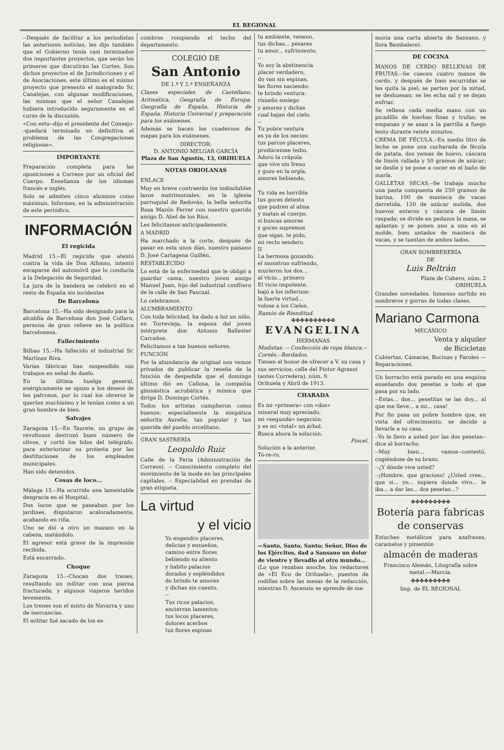EL REGIONAL
--Después de facilitar a los periodistas las anteriores noticias, les dijo también que el Gobierno tenía casi terminados dos importantes proyectos, que serán los primeros que discutirán las Cortes. Son dichos proyectos el de Jurisdicciones y el de Asociaciones; este último es el mismo proyecto que presentó el malogrado Sr. Canalejas, con algunas modificaciones, las mismas que el señor Canalejas hubiera introducido seguramente en el curso de la discusión.
«Con esto--dijo el presidente del Consejo--quedará terminado en definitiva el problema de las Congregaciones religiosas».
IMPORTANTE
Preparación completa para las oposiciones a Correos por un oficial del Cuerpo. Enseñanza de los idiomas francés e inglés.
Solo se admiten cinco alumnos como máximun. Informes, en la administración de este periódico.
INFORMACIÓN
El regicida
Madrid 15.--El regicida que atentó contra la vida de Don Alfonso, intentó escaparse del automóvil que lo conducía a la Delegación de Seguridad.
La jura de la bandera se celebró en el resto de España sin incidentes
De Barcelona
Barcelona 15.--Ha sido designado para la alcaldía de Barcelona don José Collaro, persona de gran relieve en la política barcelonesa.
Fallecimiento
Bilbao 15.--Ha fallecido el industrial Sr. Martínez Riva.
Varias fábricas han suspendido sus trabajos en señal de duelo.
En la última huelga general, enérgicamente se opuso a los deseos de los patronos, por lo cual los obreros le querían muchísimo y le tenían como a un gran hombre de bien.
Salvajes
Zaragoza 15.--En Taurete, un grupo de revoltosos destrozó buen número de olivos, y cortó los hilos del telégrafo, para exteriorizar su protesta por las destituciones de los empleados municipales.
Han sido detenidos.
Cosas de loco...
Málaga 15.--Ha ocurrido una lamentable desgracia en el Hospital.
Dos locos que se paseaban por los jardines, disputaron acaloradamente, acabando en riña.
Uno se dió a otro un mazazo en la cabeza, matándolo.
El agresor está grave de la impresión recibida.
Está encerrado.
Choque
Zaragoza 15.--Chocan dos trenes, resultando un militar con una pierna fracturada; y algunos viajeros heridos levemente.
Los trenes son el mixto de Navarra y uno de mercancías.
El militar fué sacado de los es-
combros rompiendo el techo del departamento.
COLEGIO DE
San Antonio
DE 1.ª Y 2.ª ENSEÑANZA
Clases especiales de Castellano, Aritmética, Geografía de Europa, Geografía de España, Historia de España, Historia Universal y preparación para los exámenes.
Además se hacen los cuadernos de mapas para los exámenes.
DIRECTOR:
D. ANTONIO MELGAR GARCÍA
Plaza de San Agustín, 13, ORIHUELA
NOTAS ORIOLANAS
ENLACE
Muy en breve contraerán los indisolubles lazos matrimoniales, en la iglesia parroquial de Redován, la bella señorita Rosa Mazón Ferrer con nuestro querido amigo D. Abel de los Ríos.
Les felicitamos anticipadamente.
A MADRID
Ha marchado a la corte, después de pasar en esta unos días, nuestro paisano D. José Cartagena Guillén.
RESTABLECIDO
Lo está de la enfermedad que le obligó a guardar cama, nuestro joven amigo Manuel Juan, hijo del industrial confitero de la calle de San Pascual.
Lo celebramos.
ALUMBRAMIENTO
Con toda felicidad, ha dado a luz un niño, en Torrevieja, la esposa del joven intérprete don Antonio Ballester Carcaños.
Felicitamos a tan buenos señores.
FUNCIÓN
Por la abundancia de original nos vemos privados de publicar la reseña de la función de despedida que el domingo último dió en Callosa, la compañía gimnástica acrobática y mímica que dirige D. Domingo Cortés.
Todos los artistas cumplieron como buenos: especialmente la simpática señorita Aurelia, tan popular y tan querida del pueblo orcelitano.
GRAN SASTRERÍA
Leopoldo Ruiz
Calle de la Feria (Administración de Correos). -- Conocimiento completo del movimiento de la moda en las principales capitales. -- Especialidad en prendas de gran etiqueta.
La virtud
y el vicio
Yo engendro placeres,
delicias y ensueños,
camino entre flores
bebiendo su aliento
y habito palacios
dorados y espléndidos
do brindo te amores
y dichas sin cuento.
--
Tus ricos palacios,
encierran lamentos;
tus locos placeres,
dolores acerbos
tus flores espinas
tu ambiente, veneno,
tus dichas... pesares
tu amor... sufrimiento.
--
Yo soy la abstinencia
placer verdadero,
do van sin espinas,
las flores naciendo:
te brindo ventura:
risueño sosiego
y amores y dichas
cual bajan del cielo.
--
Tu pobre ventura
es ya de los necios:
tus parcos placeres,
prodúcenme tedio.
Adoro la crápula
que vive sin freno
y gozo en la orgía,
amores bebiendo,
Tu vida es horrible
tus goces detesto
que pudren al alma
y matan al cuerpo.
si buscas amores
y goces supremos
que sigas, te pido,
mi recto sendero.
II
La hermosa gozando,
el monstruo sufriendo,
murieron los dos...
al vicio... primero
El vicio impotente,
bajó a los infiernos:
la fuerte virtud...
volose a los Cielos.
Ramón de Rienditud.
✤✤✤✤✤✤✤✤✤✤
EVANGELINA
HERMANAS
Modistas. -- Confección de ropa blanca.--Corsés.--Bordados.
Tienen el honor de ofrecer a V. su casa y sus servicios; calle del Pintor Agrasot (antes Corredera), núm. 9.
Orihuela y Abril de 1913.
CHARADA
Es mi «primera» con «dos»
mineral muy apreciado,
mi «segunda» negación;
y es mi «total» un árbol.
Busca ahora la solución.
Pincel.
Solución a la anterior,
Tó-re-ro.
—Santo, Santo, Santo; Señor, Dios de los Ejércitos, dad a Sansano un dolor de vientre y llevadlo al otro mundo...
(Lo que rezaban anoche, los redactores de «El Eco de Orihuela», puestos de rodillas sobre las mesas de la redacción, mientras D. Ascensio se aprende de me-
moria una carta abierta de Sansano, y llora Bambalere).
DE COCINA
MANOS DE CERDO RELLENAS DE FRUTAS.--Se cuecen cuatro manos de cerdo, y después de bien escurridas se les quita la piel; se parten por la mitad, se deshuesan; se les echa sal y se dejan enfriar.
Se rellena cada media mano con un picadillo de hierbas finas y trufas; se empanan y se asan a la parrilla a fuego lento durante veinte minutos.
CREMA DE FÉCULA.--En medio litro de leche se pone una cucharada de fécula de patata, dos yemas de huevo, cáscara de limón rallada y 50 gramos de azúcar; se deslíe y se pone a cocer en el baño de maría.
GALLETAS SECAS.--Se trabaja mucho una pasta compuesta de 250 gramos de harina, 100 de manteca de vacas derretida, 120 de azúcar molida, dos huevos enteros y cáscara de limón raspada; se divide en pedazos la masa, se aplastan y se ponen uno a uno en el molde, bien untados de manteca de vacas, y se tuestan de ambos lados.
GRAN SOMBRERERÍA
DE
Luis Beltrán
Plaza de Cubero, núm. 2
ORIHUELA
Grandes novedades. Inmenso surtido en sombreros y gorras de todas clases.
Mariano Carmona
MECÁNICO
Venta y alquiler
de Bicicletas
Cubiertas, Cámaras, Bocinas y Faroles — Reparaciones.
Un borracho está parado en una esquina enseñando dos pesetas a todo el que pasa por su lado.
--Estas... dos... pesetitas se las doy... al que me lleve... a mi... casa!
Por fin pasa un pobre hombre que, en vista del ofrecimiento, se decide a llevarle a su casa.
--Yo le llevo a usted por las dos pesetas--dice al borracho.
--Muy bien... vamos--contestó, cogiéndose de su brazo.
--¿Y dónde vive usted?
--¡Hombre, que gracioso! ¿Usted cree... que si... yo... supiera donde vivo... le iba... a dar las... dos pesetas...?
✤✤✤✤✤✤✤✤✤
Botería para fabricas de conservas
Estuches metálicos para azafranes, caramelos y pimentón
almacén de maderas
Francisco Alemán, Litografía sobre metal.—Murcia.
✤✤✤✤✤✤✤✤✤
Imp. de EL REGIONAL